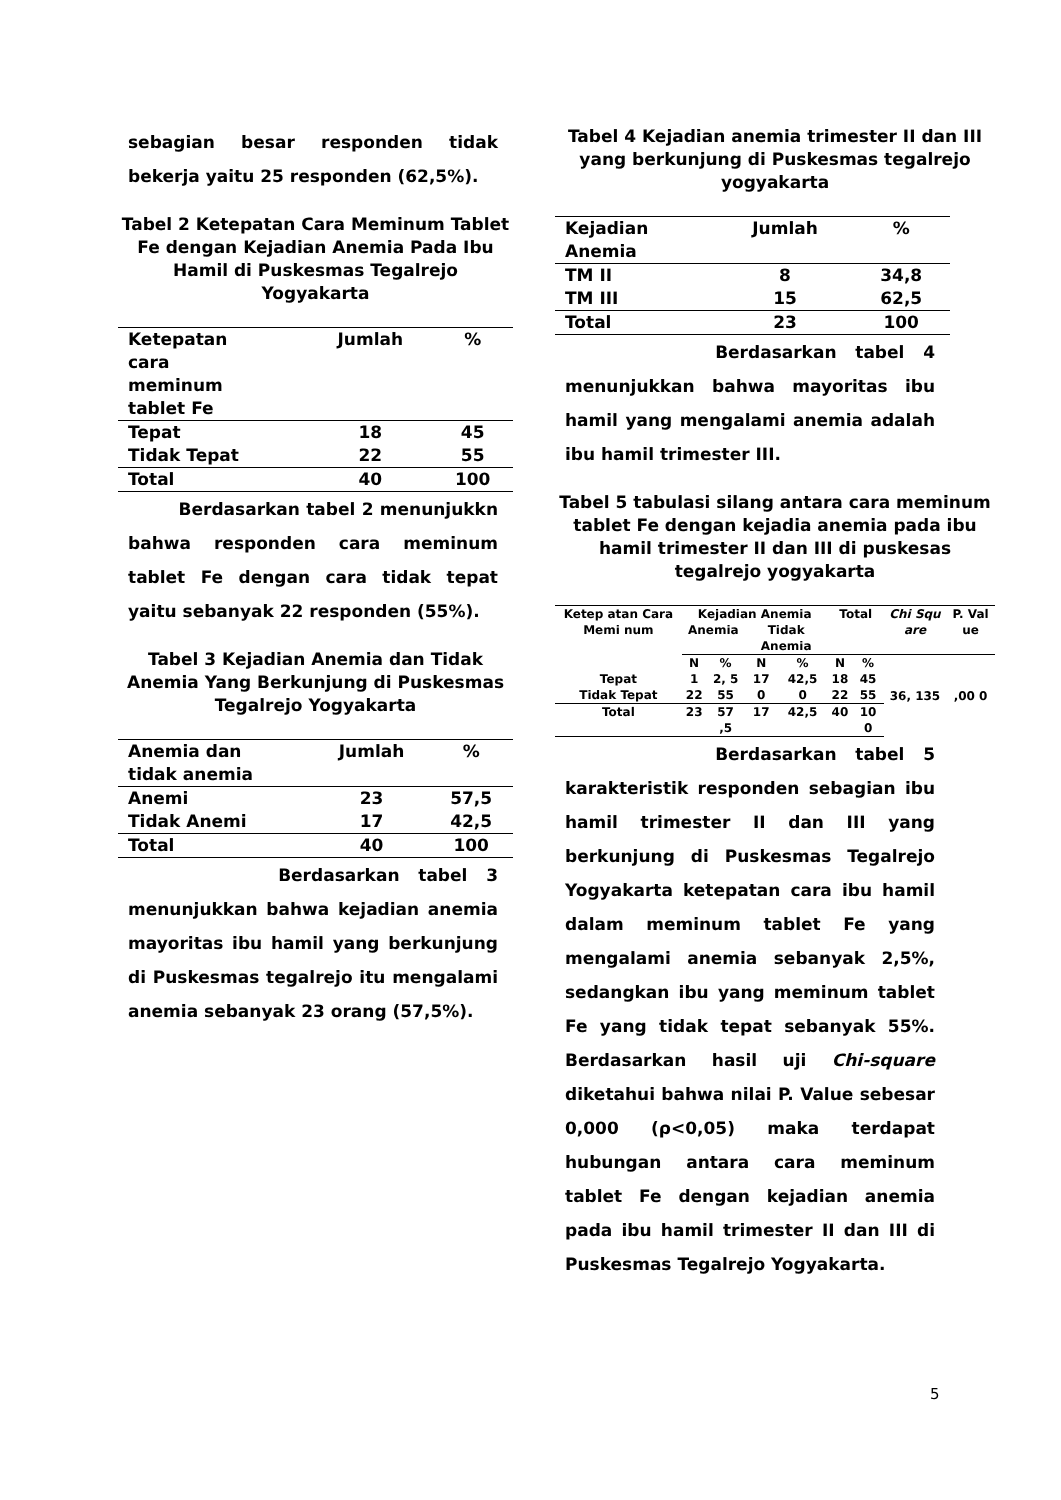sebagian besar responden tidak bekerja yaitu 25 responden (62,5%).
Tabel 2 Ketepatan Cara Meminum Tablet Fe dengan Kejadian Anemia Pada Ibu Hamil di Puskesmas Tegalrejo Yogyakarta
| Ketepatan cara meminum tablet Fe | Jumlah | % |
| --- | --- | --- |
| Tepat | 18 | 45 |
| Tidak Tepat | 22 | 55 |
| Total | 40 | 100 |
Berdasarkan tabel 2 menunjukkn bahwa responden cara meminum tablet Fe dengan cara tidak tepat yaitu sebanyak 22 responden (55%).
Tabel 3 Kejadian Anemia dan Tidak Anemia Yang Berkunjung di Puskesmas Tegalrejo Yogyakarta
| Anemia dan tidak anemia | Jumlah | % |
| --- | --- | --- |
| Anemi | 23 | 57,5 |
| Tidak Anemi | 17 | 42,5 |
| Total | 40 | 100 |
Berdasarkan tabel 3 menunjukkan bahwa kejadian anemia mayoritas ibu hamil yang berkunjung di Puskesmas tegalrejo itu mengalami anemia sebanyak 23 orang (57,5%).
Tabel 4 Kejadian anemia trimester II dan III yang berkunjung di Puskesmas tegalrejo yogyakarta
| Kejadian Anemia | Jumlah | % |
| --- | --- | --- |
| TM II | 8 | 34,8 |
| TM III | 15 | 62,5 |
| Total | 23 | 100 |
Berdasarkan tabel 4 menunjukkan bahwa mayoritas ibu hamil yang mengalami anemia adalah ibu hamil trimester III.
Tabel 5 tabulasi silang antara cara meminum tablet Fe dengan kejadia anemia pada ibu hamil trimester II dan III di puskesas tegalrejo yogyakarta
| Ketep atan Cara Memi num | Kejadian Anemia | | | | Total | | Chi Squ are | P. Val ue |
| --- | --- | --- | --- | --- | --- | --- | --- | --- |
| | Anemia | | Tidak Anemia | | | | | |
| | N | % | N | % | N | % | 36, 135 | ,00 0 |
| Tepat | 1 | 2, 5 | 17 | 42,5 | 18 | 45 | | |
| Tidak Tepat | 22 | 55 | 0 | 0 | 22 | 55 | | |
| Total | 23 | 57 ,5 | 17 | 42,5 | 40 | 10 0 | | |
Berdasarkan tabel 5 karakteristik responden sebagian ibu hamil trimester II dan III yang berkunjung di Puskesmas Tegalrejo Yogyakarta ketepatan cara ibu hamil dalam meminum tablet Fe yang mengalami anemia sebanyak 2,5%, sedangkan ibu yang meminum tablet Fe yang tidak tepat sebanyak 55%. Berdasarkan hasil uji Chi-square diketahui bahwa nilai P. Value sebesar 0,000 (ρ<0,05) maka terdapat hubungan antara cara meminum tablet Fe dengan kejadian anemia pada ibu hamil trimester II dan III di Puskesmas Tegalrejo Yogyakarta.
5